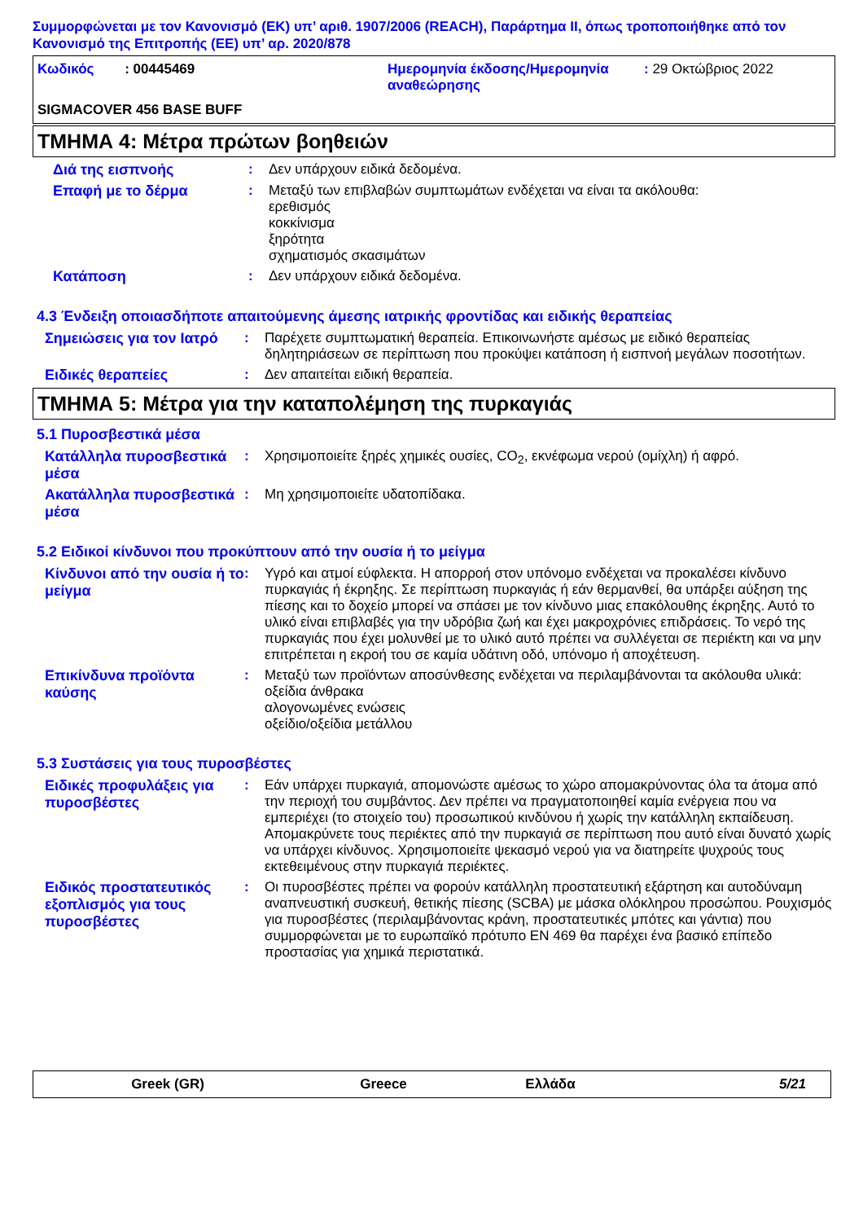Συμμορφώνεται με τον Κανονισμό (ΕΚ) υπ’ αριθ. 1907/2006 (REACH), Παράρτημα II, όπως τροποποιήθηκε από τον Κανονισμό της Επιτροπής (ΕΕ) υπ’ αρ. 2020/878
Κωδικός : 00445469 Ημερομηνία έκδοσης/Ημερομηνία αναθεώρησης
: 29 Οκτώβριος 2022
SIGMACOVER 456 BASE BUFF
ΤΜΗΜΑ 4: Μέτρα πρώτων βοηθειών
Διά της εισπνοής
: Δεν υπάρχουν ειδικά δεδομένα.
Επαφή με το δέρμα
: Μεταξύ των επιβλαβών συμπτωμάτων ενδέχεται να είναι τα ακόλουθα:
ερεθισμός
κοκκίνισμα
ξηρότητα
σχηματισμός σκασιμάτων
Κατάποση
: Δεν υπάρχουν ειδικά δεδομένα.
4.3 Ένδειξη οποιασδήποτε απαιτούμενης άμεσης ιατρικής φροντίδας και ειδικής θεραπείας
Σημειώσεις για τον Ιατρό
: Παρέχετε συμπτωματική θεραπεία. Επικοινωνήστε αμέσως με ειδικό θεραπείας δηλητηριάσεων σε περίπτωση που προκύψει κατάποση ή εισπνοή μεγάλων ποσοτήτων.
Ειδικές θεραπείες
: Δεν απαιτείται ειδική θεραπεία.
ΤΜΗΜΑ 5: Μέτρα για την καταπολέμηση της πυρκαγιάς
5.1 Πυροσβεστικά μέσα
Κατάλληλα πυροσβεστικά μέσα
: Χρησιμοποιείτε ξηρές χημικές ουσίες, CO<sub>2</sub>, εκνέφωμα νερού (ομίχλη) ή αφρό.
Ακατάλληλα πυροσβεστικά μέσα
: Μη χρησιμοποιείτε υδατοπίδακα.
5.2 Ειδικοί κίνδυνοι που προκύπτουν από την ουσία ή το μείγμα
Κίνδυνοι από την ουσία ή το μείγμα
: Υγρό και ατμοί εύφλεκτα. Η απορροή στον υπόνομο ενδέχεται να προκαλέσει κίνδυνο πυρκαγιάς ή έκρηξης. Σε περίπτωση πυρκαγιάς ή εάν θερμανθεί, θα υπάρξει αύξηση της πίεσης και το δοχείο μπορεί να σπάσει με τον κίνδυνο μιας επακόλουθης έκρηξης. Αυτό το υλικό είναι επιβλαβές για την υδρόβια ζωή και έχει μακροχρόνιες επιδράσεις. Το νερό της πυρκαγιάς που έχει μολυνθεί με το υλικό αυτό πρέπει να συλλέγεται σε περιέκτη και να μην επιτρέπεται η εκροή του σε καμία υδάτινη οδό, υπόνομο ή αποχέτευση.
Επικίνδυνα προϊόντα καύσης
: Μεταξύ των προϊόντων αποσύνθεσης ενδέχεται να περιλαμβάνονται τα ακόλουθα υλικά:
οξείδια άνθρακα
αλογονωμένες ενώσεις
οξείδιο/οξείδια μετάλλου
5.3 Συστάσεις για τους πυροσβέστες
Ειδικές προφυλάξεις για πυροσβέστες
: Εάν υπάρχει πυρκαγιά, απομονώστε αμέσως το χώρο απομακρύνοντας όλα τα άτομα από την περιοχή του συμβάντος. Δεν πρέπει να πραγματοποιηθεί καμία ενέργεια που να εμπεριέχει (το στοιχείο του) προσωπικού κινδύνου ή χωρίς την κατάλληλη εκπαίδευση. Απομακρύνετε τους περιέκτες από την πυρκαγιά σε περίπτωση που αυτό είναι δυνατό χωρίς να υπάρχει κίνδυνος. Χρησιμοποιείτε ψεκασμό νερού για να διατηρείτε ψυχρούς τους εκτεθειμένους στην πυρκαγιά περιέκτες.
Ειδικός προστατευτικός εξοπλισμός για τους πυροσβέστες
: Οι πυροσβέστες πρέπει να φορούν κατάλληλη προστατευτική εξάρτηση και αυτοδύναμη αναπνευστική συσκευή, θετικής πίεσης (SCBA) με μάσκα ολόκληρου προσώπου. Ρουχισμός για πυροσβέστες (περιλαμβάνοντας κράνη, προστατευτικές μπότες και γάντια) που συμμορφώνεται με το ευρωπαϊκό πρότυπο EN 469 θα παρέχει ένα βασικό επίπεδο προστασίας για χημικά περιστατικά.
Greek (GR) Greece Ελλάδα 5/21